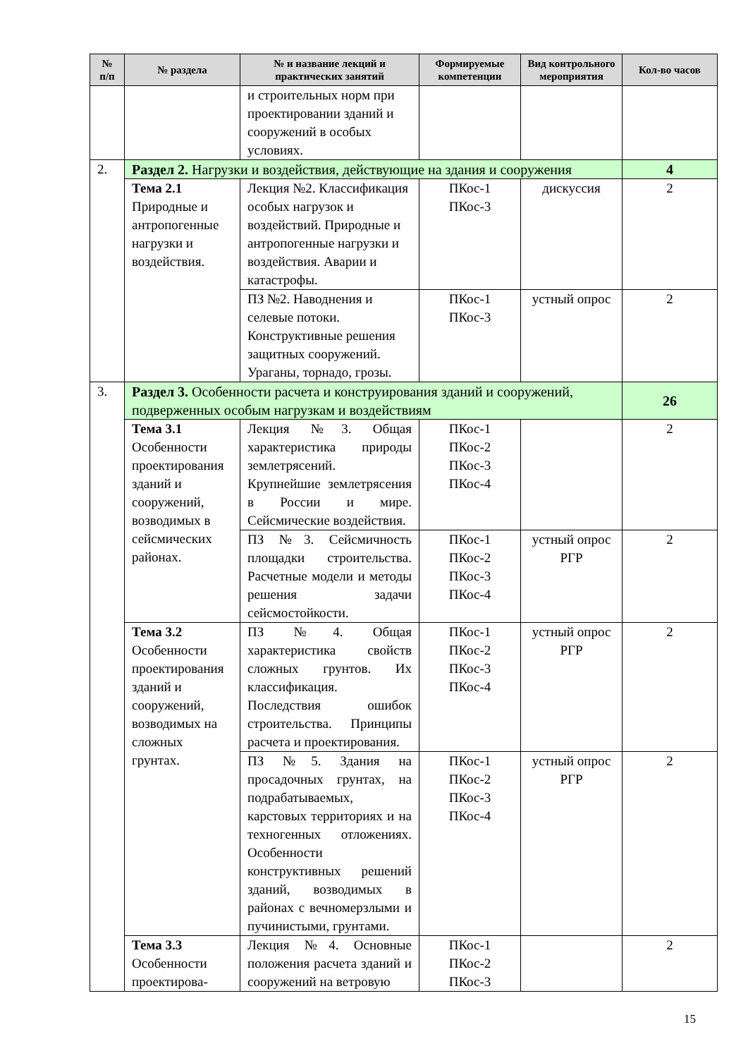| № п/п | № раздела | № и название лекций и практических занятий | Формируемые компетенции | Вид контрольного мероприятия | Кол-во часов |
| --- | --- | --- | --- | --- | --- |
| | | и строительных норм при проектировании зданий и сооружений в особых условиях. | | | |
| 2. | Раздел 2. Нагрузки и воздействия, действующие на здания и сооружения | | | | 4 |
| | Тема 2.1 Природные и антропогенные нагрузки и воздействия. | Лекция №2. Классификация особых нагрузок и воздействий. Природные и антропогенные нагрузки и воздействия. Аварии и катастрофы. | ПКос-1 ПКос-3 | дискуссия | 2 |
| | | ПЗ №2. Наводнения и селевые потоки. Конструктивные решения защитных сооружений. Ураганы, торнадо, грозы. | ПКос-1 ПКос-3 | устный опрос | 2 |
| 3. | Раздел 3. Особенности расчета и конструирования зданий и сооружений, подверженных особым нагрузкам и воздействиям | | | | 26 |
| | Тема 3.1 Особенности проектирования зданий и сооружений, возводимых в сейсмических районах. | Лекция №3. Общая характеристика природы землетрясений. Крупнейшие землетрясения в России и мире. Сейсмические воздействия. | ПКос-1 ПКос-2 ПКос-3 ПКос-4 | | 2 |
| | | ПЗ №3. Сейсмичность площадки строительства. Расчетные модели и методы решения задачи сейсмостойкости. | ПКос-1 ПКос-2 ПКос-3 ПКос-4 | устный опрос РГР | 2 |
| | Тема 3.2 Особенности проектирования зданий и сооружений, возводимых на сложных грунтах. | ПЗ №4. Общая характеристика свойств сложных грунтов. Их классификация. Последствия ошибок строительства. Принципы расчета и проектирования. | ПКос-1 ПКос-2 ПКос-3 ПКос-4 | устный опрос РГР | 2 |
| | | ПЗ №5. Здания на просадочных грунтах, на подрабатываемых, карстовых территориях и на техногенных отложениях. Особенности конструктивных решений зданий, возводимых в районах с вечномерзлыми и пучинистыми, грунтами. | ПКос-1 ПКос-2 ПКос-3 ПКос-4 | устный опрос РГР | 2 |
| | Тема 3.3 Особенности проектирова- | Лекция №4. Основные положения расчета зданий и сооружений на ветровую | ПКос-1 ПКос-2 ПКос-3 | | 2 |
15